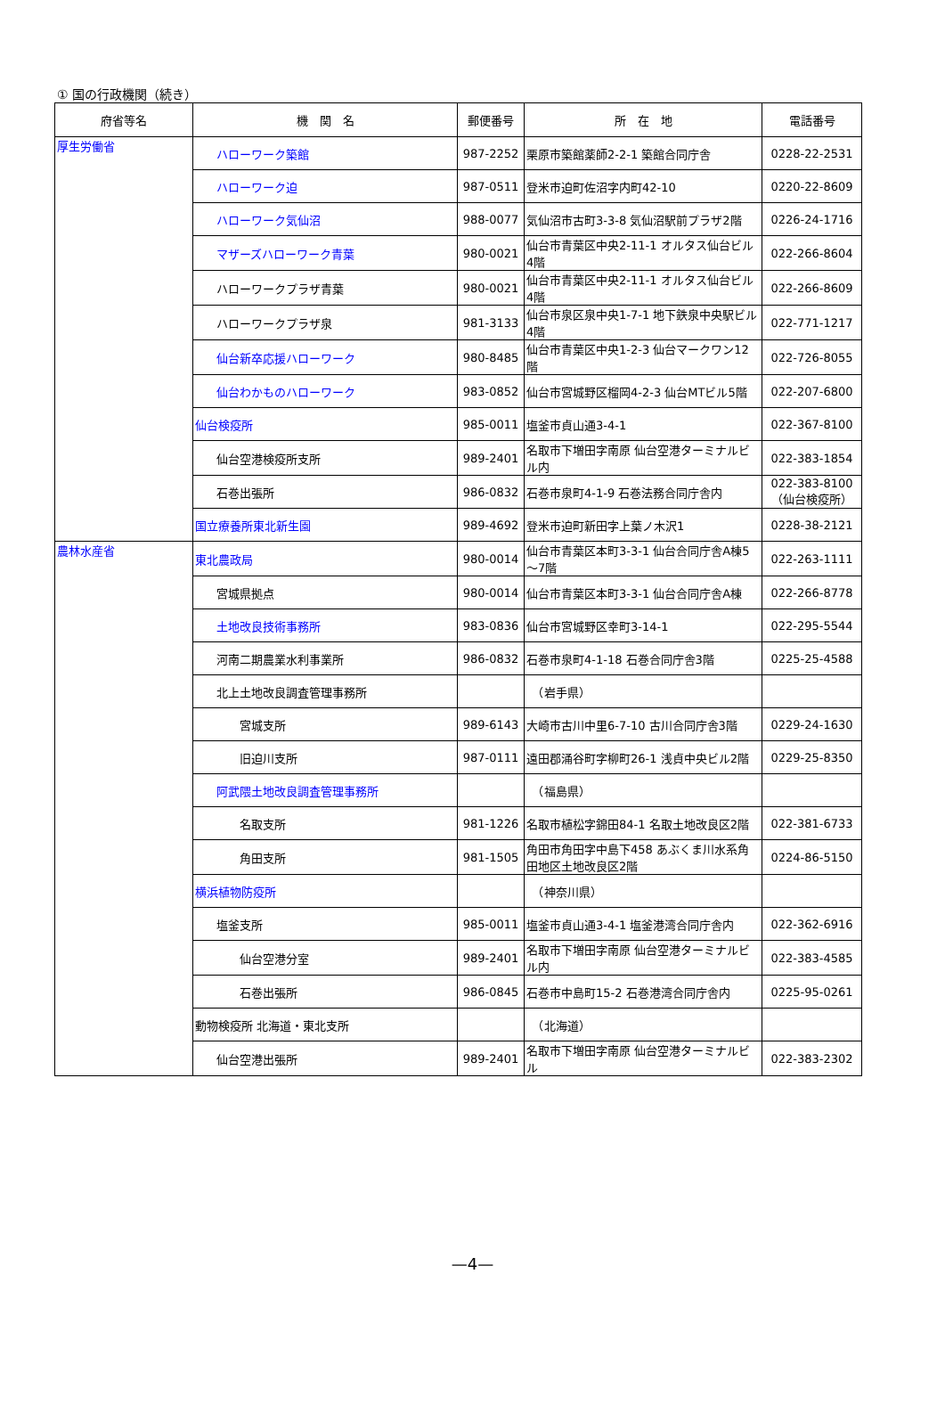① 国の行政機関（続き）
| 府省等名 | 機 関 名 | 郵便番号 | 所 在 地 | 電話番号 |
| --- | --- | --- | --- | --- |
| 厚生労働省 | ハローワーク築館 | 987-2252 | 栗原市築館薬師2-2-1 築館合同庁舎 | 0228-22-2531 |
| | ハローワーク迫 | 987-0511 | 登米市迫町佐沼字内町42-10 | 0220-22-8609 |
| | ハローワーク気仙沼 | 988-0077 | 気仙沼市古町3-3-8 気仙沼駅前プラザ2階 | 0226-24-1716 |
| | マザーズハローワーク青葉 | 980-0021 | 仙台市青葉区中央2-11-1 オルタス仙台ビル4階 | 022-266-8604 |
| | ハローワークプラザ青葉 | 980-0021 | 仙台市青葉区中央2-11-1 オルタス仙台ビル4階 | 022-266-8609 |
| | ハローワークプラザ泉 | 981-3133 | 仙台市泉区泉中央1-7-1 地下鉄泉中央駅ビル4階 | 022-771-1217 |
| | 仙台新卒応援ハローワーク | 980-8485 | 仙台市青葉区中央1-2-3 仙台マークワン12階 | 022-726-8055 |
| | 仙台わかものハローワーク | 983-0852 | 仙台市宮城野区榴岡4-2-3 仙台MTビル5階 | 022-207-6800 |
| | 仙台検疫所 | 985-0011 | 塩釜市貞山通3-4-1 | 022-367-8100 |
| | 仙台空港検疫所支所 | 989-2401 | 名取市下増田字南原 仙台空港ターミナルビル内 | 022-383-1854 |
| | 石巻出張所 | 986-0832 | 石巻市泉町4-1-9 石巻法務合同庁舎内 | 022-383-8100 （仙台検疫所） |
| | 国立療養所東北新生園 | 989-4692 | 登米市迫町新田字上葉ノ木沢1 | 0228-38-2121 |
| 農林水産省 | 東北農政局 | 980-0014 | 仙台市青葉区本町3-3-1 仙台合同庁舎A棟5～7階 | 022-263-1111 |
| | 宮城県拠点 | 980-0014 | 仙台市青葉区本町3-3-1 仙台合同庁舎A棟 | 022-266-8778 |
| | 土地改良技術事務所 | 983-0836 | 仙台市宮城野区幸町3-14-1 | 022-295-5544 |
| | 河南二期農業水利事業所 | 986-0832 | 石巻市泉町4-1-18 石巻合同庁舎3階 | 0225-25-4588 |
| | 北上土地改良調査管理事務所 | | （岩手県） | |
| | 宮城支所 | 989-6143 | 大崎市古川中里6-7-10 古川合同庁舎3階 | 0229-24-1630 |
| | 旧迫川支所 | 987-0111 | 遠田郡涌谷町字柳町26-1 浅貞中央ビル2階 | 0229-25-8350 |
| | 阿武隈土地改良調査管理事務所 | | （福島県） | |
| | 名取支所 | 981-1226 | 名取市植松字錦田84-1 名取土地改良区2階 | 022-381-6733 |
| | 角田支所 | 981-1505 | 角田市角田字中島下458 あぶくま川水系角田地区土地改良区2階 | 0224-86-5150 |
| | 横浜植物防疫所 | | （神奈川県） | |
| | 塩釜支所 | 985-0011 | 塩釜市貞山通3-4-1 塩釜港湾合同庁舎内 | 022-362-6916 |
| | 仙台空港分室 | 989-2401 | 名取市下増田字南原 仙台空港ターミナルビル内 | 022-383-4585 |
| | 石巻出張所 | 986-0845 | 石巻市中島町15-2 石巻港湾合同庁舎内 | 0225-95-0261 |
| | 動物検疫所 北海道・東北支所 | | （北海道） | |
| | 仙台空港出張所 | 989-2401 | 名取市下増田字南原 仙台空港ターミナルビル | 022-383-2302 |
—4—